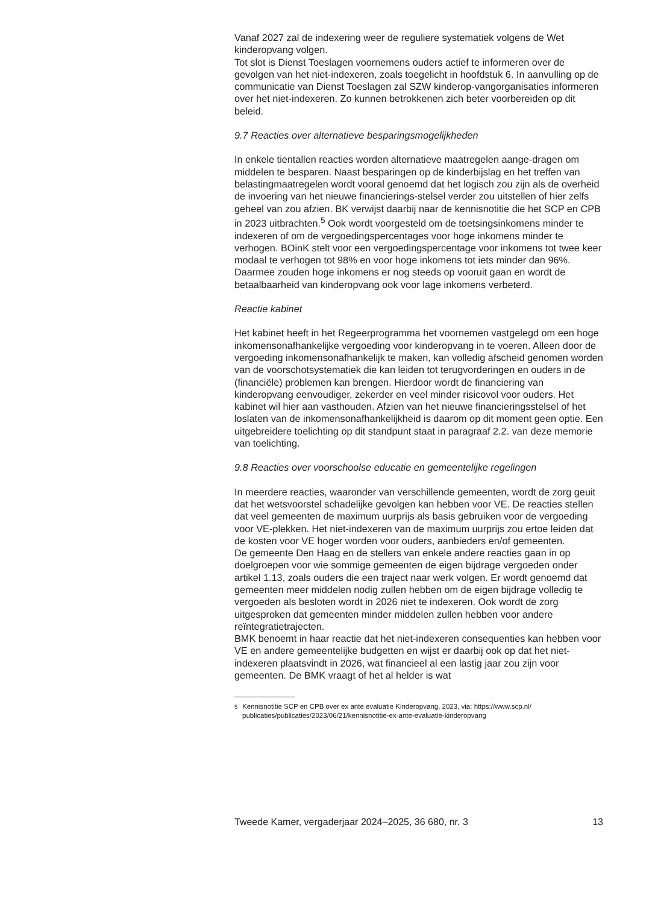Vanaf 2027 zal de indexering weer de reguliere systematiek volgens de Wet kinderopvang volgen.
Tot slot is Dienst Toeslagen voornemens ouders actief te informeren over de gevolgen van het niet-indexeren, zoals toegelicht in hoofdstuk 6. In aanvulling op de communicatie van Dienst Toeslagen zal SZW kinderop-vangorganisaties informeren over het niet-indexeren. Zo kunnen betrokkenen zich beter voorbereiden op dit beleid.
9.7 Reacties over alternatieve besparingsmogelijkheden
In enkele tientallen reacties worden alternatieve maatregelen aange-dragen om middelen te besparen. Naast besparingen op de kinderbijslag en het treffen van belastingmaatregelen wordt vooral genoemd dat het logisch zou zijn als de overheid de invoering van het nieuwe financierings-stelsel verder zou uitstellen of hier zelfs geheel van zou afzien. BK verwijst daarbij naar de kennisnotitie die het SCP en CPB in 2023 uitbrachten.<sup>5</sup> Ook wordt voorgesteld om de toetsingsinkomens minder te indexeren of om de vergoedingspercentages voor hoge inkomens minder te verhogen. BOinK stelt voor een vergoedingspercentage voor inkomens tot twee keer modaal te verhogen tot 98% en voor hoge inkomens tot iets minder dan 96%. Daarmee zouden hoge inkomens er nog steeds op vooruit gaan en wordt de betaalbaarheid van kinderopvang ook voor lage inkomens verbeterd.
Reactie kabinet
Het kabinet heeft in het Regeerprogramma het voornemen vastgelegd om een hoge inkomensonafhankelijke vergoeding voor kinderopvang in te voeren. Alleen door de vergoeding inkomensonafhankelijk te maken, kan volledig afscheid genomen worden van de voorschotsystematiek die kan leiden tot terugvorderingen en ouders in de (financiële) problemen kan brengen. Hierdoor wordt de financiering van kinderopvang eenvoudiger, zekerder en veel minder risicovol voor ouders. Het kabinet wil hier aan vasthouden. Afzien van het nieuwe financieringsstelsel of het loslaten van de inkomensonafhankelijkheid is daarom op dit moment geen optie. Een uitgebreidere toelichting op dit standpunt staat in paragraaf 2.2. van deze memorie van toelichting.
9.8 Reacties over voorschoolse educatie en gemeentelijke regelingen
In meerdere reacties, waaronder van verschillende gemeenten, wordt de zorg geuit dat het wetsvoorstel schadelijke gevolgen kan hebben voor VE. De reacties stellen dat veel gemeenten de maximum uurprijs als basis gebruiken voor de vergoeding voor VE-plekken. Het niet-indexeren van de maximum uurprijs zou ertoe leiden dat de kosten voor VE hoger worden voor ouders, aanbieders en/of gemeenten.
De gemeente Den Haag en de stellers van enkele andere reacties gaan in op doelgroepen voor wie sommige gemeenten de eigen bijdrage vergoeden onder artikel 1.13, zoals ouders die een traject naar werk volgen. Er wordt genoemd dat gemeenten meer middelen nodig zullen hebben om de eigen bijdrage volledig te vergoeden als besloten wordt in 2026 niet te indexeren. Ook wordt de zorg uitgesproken dat gemeenten minder middelen zullen hebben voor andere reïntegratietrajecten.
BMK benoemt in haar reactie dat het niet-indexeren consequenties kan hebben voor VE en andere gemeentelijke budgetten en wijst er daarbij ook op dat het niet-indexeren plaatsvindt in 2026, wat financieel al een lastig jaar zou zijn voor gemeenten. De BMK vraagt of het al helder is wat
<sup>5</sup> Kennisnotitie SCP en CPB over ex ante evaluatie Kinderopvang, 2023, via: https://www.scp.nl/ publicaties/publicaties/2023/06/21/kennisnotitie-ex-ante-evaluatie-kinderopvang
Tweede Kamer, vergaderjaar 2024–2025, 36 680, nr. 3 13